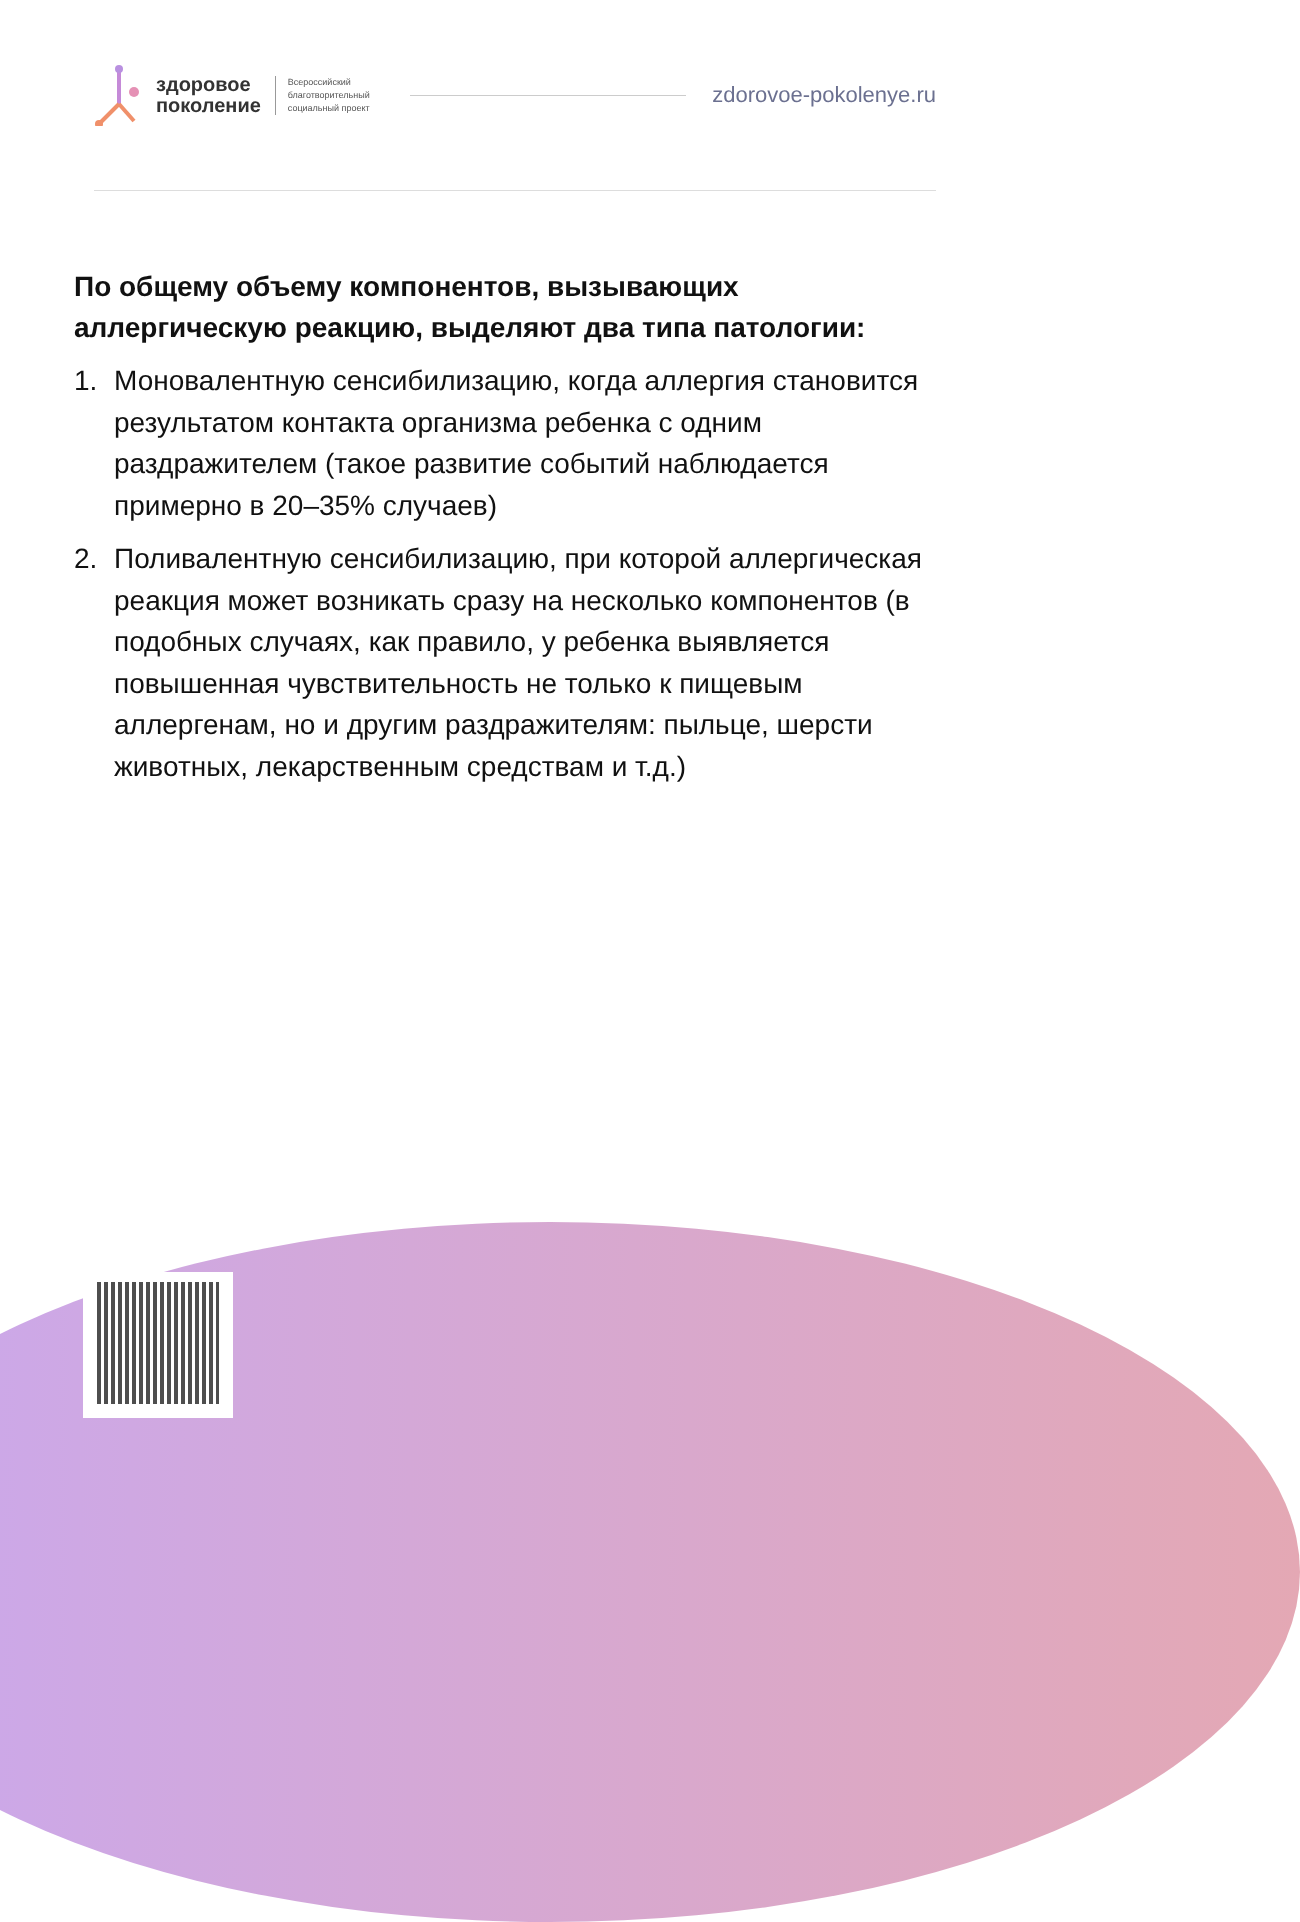здоровое
поколение
Всероссийский
благотворительный
социальный проект
zdorovoe-pokolenye.ru
По общему объему компонентов, вызывающих аллергическую реакцию, выделяют два типа патологии:
1. Моновалентную сенсибилизацию, когда аллергия становится результатом контакта организма ребенка с одним раздражителем (такое развитие событий наблюдается примерно в 20–35% случаев)
2. Поливалентную сенсибилизацию, при которой аллергическая реакция может возникать сразу на несколько компонентов (в подобных случаях, как правило, у ребенка выявляется повышенная чувствительность не только к пищевым аллергенам, но и другим раздражителям: пыльце, шерсти животных, лекарственным средствам и т.д.)